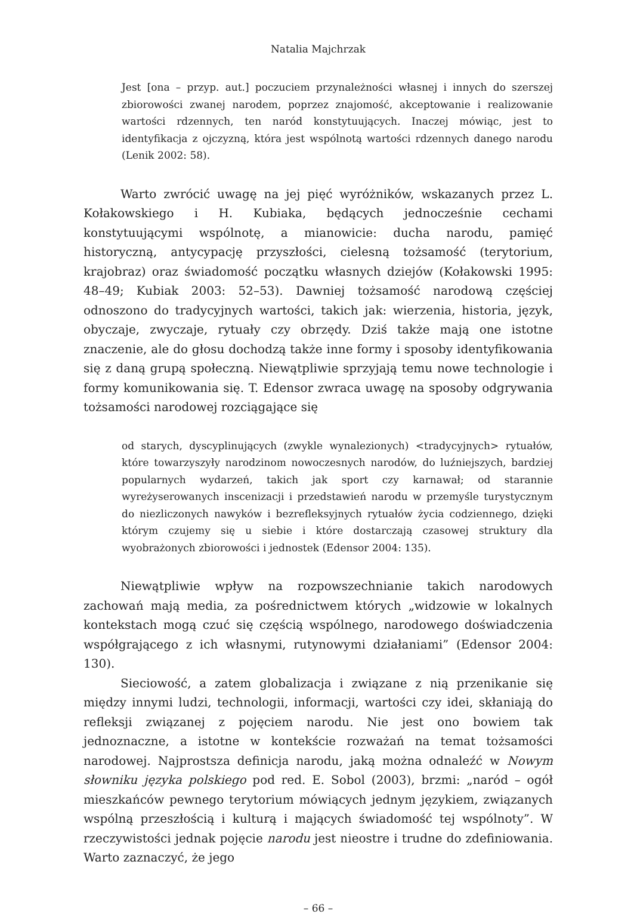Natalia Majchrzak
Jest [ona – przyp. aut.] poczuciem przynależności własnej i innych do szerszej zbiorowości zwanej narodem, poprzez znajomość, akceptowanie i realizowanie wartości rdzennych, ten naród konstytuujących. Inaczej mówiąc, jest to identyfikacja z ojczyzną, która jest wspólnotą wartości rdzennych danego narodu (Lenik 2002: 58).
Warto zwrócić uwagę na jej pięć wyróżników, wskazanych przez L. Kołakowskiego i H. Kubiaka, będących jednocześnie cechami konstytuującymi wspólnotę, a mianowicie: ducha narodu, pamięć historyczną, antycypację przyszłości, cielesną tożsamość (terytorium, krajobraz) oraz świadomość początku własnych dziejów (Kołakowski 1995: 48–49; Kubiak 2003: 52–53). Dawniej tożsamość narodową częściej odnoszono do tradycyjnych wartości, takich jak: wierzenia, historia, język, obyczaje, zwyczaje, rytuały czy obrzędy. Dziś także mają one istotne znaczenie, ale do głosu dochodzą także inne formy i sposoby identyfikowania się z daną grupą społeczną. Niewątpliwie sprzyjają temu nowe technologie i formy komunikowania się. T. Edensor zwraca uwagę na sposoby odgrywania tożsamości narodowej rozciągające się
od starych, dyscyplinujących (zwykle wynalezionych) <tradycyjnych> rytuałów, które towarzyszyły narodzinom nowoczesnych narodów, do luźniejszych, bardziej popularnych wydarzeń, takich jak sport czy karnawał; od starannie wyreżyserowanych inscenizacji i przedstawień narodu w przemyśle turystycznym do niezliczonych nawyków i bezrefleksyjnych rytuałów życia codziennego, dzięki którym czujemy się u siebie i które dostarczają czasowej struktury dla wyobrażonych zbiorowości i jednostek (Edensor 2004: 135).
Niewątpliwie wpływ na rozpowszechnianie takich narodowych zachowań mają media, za pośrednictwem których „widzowie w lokalnych kontekstach mogą czuć się częścią wspólnego, narodowego doświadczenia współgrającego z ich własnymi, rutynowymi działaniami” (Edensor 2004: 130).
Sieciowość, a zatem globalizacja i związane z nią przenikanie się między innymi ludzi, technologii, informacji, wartości czy idei, skłaniają do refleksji związanej z pojęciem narodu. Nie jest ono bowiem tak jednoznaczne, a istotne w kontekście rozważań na temat tożsamości narodowej. Najprostsza definicja narodu, jaką można odnaleźć w Nowym słowniku języka polskiego pod red. E. Sobol (2003), brzmi: „naród – ogół mieszkańców pewnego terytorium mówiących jednym językiem, związanych wspólną przeszłością i kulturą i mających świadomość tej wspólnoty”. W rzeczywistości jednak pojęcie narodu jest nieostre i trudne do zdefiniowania. Warto zaznaczyć, że jego
– 66 –